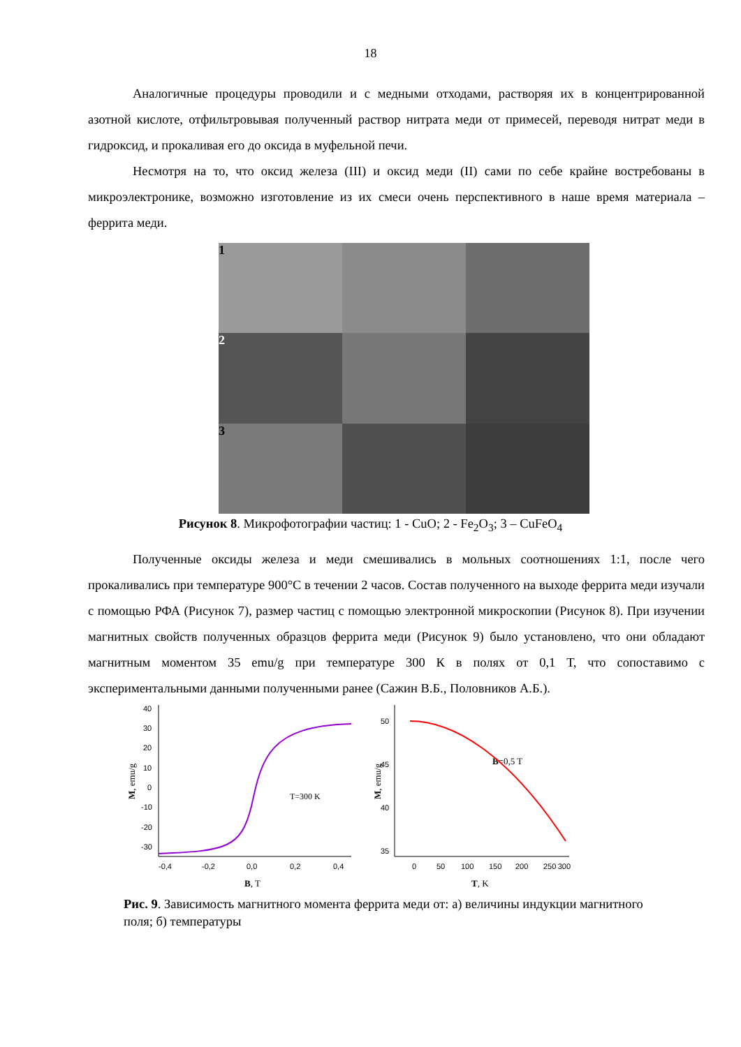18
Аналогичные процедуры проводили и с медными отходами, растворяя их в концентрированной азотной кислоте, отфильтровывая полученный раствор нитрата меди от примесей, переводя нитрат меди в гидроксид, и прокаливая его до оксида в муфельной печи.
Несмотря на то, что оксид железа (III) и оксид меди (II) сами по себе крайне востребованы в микроэлектронике, возможно изготовление из их смеси очень перспективного в наше время материала – феррита меди.
1
2
3
Рисунок 8. Микрофотографии частиц: 1 - CuO; 2 - Fe<sub>2</sub>O<sub>3</sub>; 3 – CuFeO<sub>4</sub>
Полученные оксиды железа и меди смешивались в мольных соотношениях 1:1, после чего прокаливались при температуре 900°С в течении 2 часов. Состав полученного на выходе феррита меди изучали с помощью РФА (Рисунок 7), размер частиц с помощью электронной микроскопии (Рисунок 8). При изучении магнитных свойств полученных образцов феррита меди (Рисунок 9) было установлено, что они обладают магнитным моментом 35 emu/g при температуре 300 К в полях от 0,1 Т, что сопоставимо с экспериментальными данными полученными ранее (Сажин В.Б., Половников А.Б.).
40
30
20
10
0
-10
-20
-30
-0,4
-0,2
0,0
0,2
0,4
B, T
M, emu/g
T=300 K
50
45
40
35
0
50
100
150
200
250
300
T, K
M, emu/g
B=0,5 T
Рис. 9. Зависимость магнитного момента феррита меди от: а) величины индукции магнитного поля; б) температуры